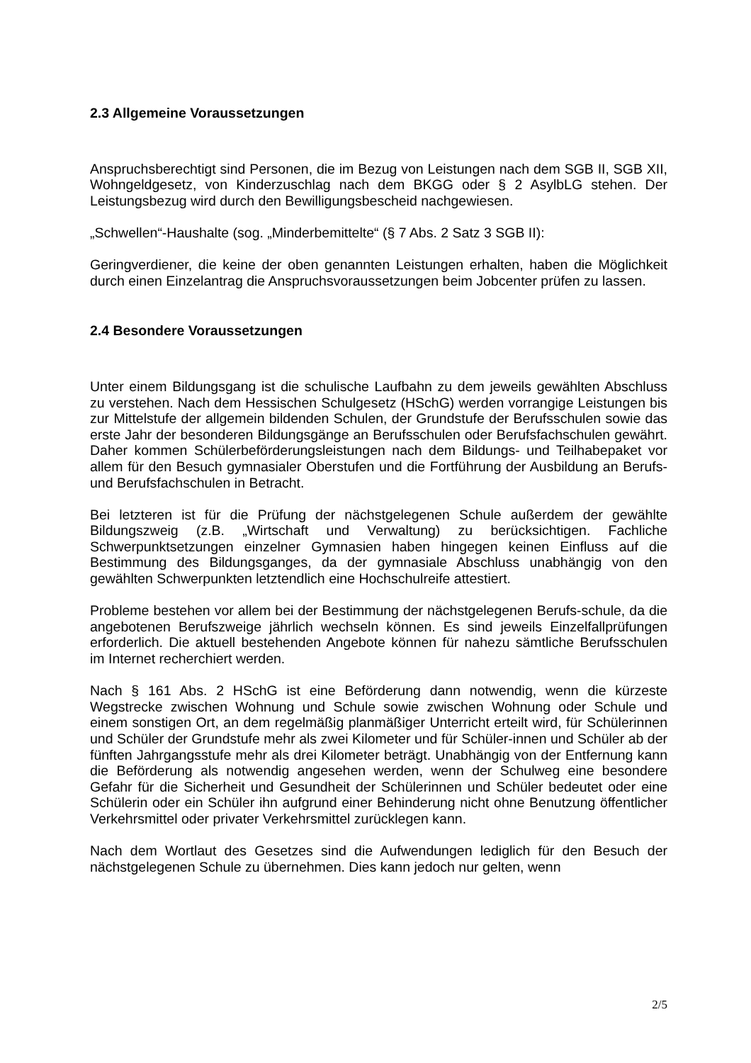2.3 Allgemeine Voraussetzungen
Anspruchsberechtigt sind Personen, die im Bezug von Leistungen nach dem SGB II, SGB XII, Wohngeldgesetz, von Kinderzuschlag nach dem BKGG oder § 2 AsylbLG stehen. Der Leistungsbezug wird durch den Bewilligungsbescheid nachgewiesen.
„Schwellen“-Haushalte (sog. „Minderbemittelte“ (§ 7 Abs. 2 Satz 3 SGB II):
Geringverdiener, die keine der oben genannten Leistungen erhalten, haben die Möglichkeit durch einen Einzelantrag die Anspruchsvoraussetzungen beim Jobcenter prüfen zu lassen.
2.4 Besondere Voraussetzungen
Unter einem Bildungsgang ist die schulische Laufbahn zu dem jeweils gewählten Abschluss zu verstehen. Nach dem Hessischen Schulgesetz (HSchG) werden vorrangige Leistungen bis zur Mittelstufe der allgemein bildenden Schulen, der Grundstufe der Berufsschulen sowie das erste Jahr der besonderen Bildungsgänge an Berufsschulen oder Berufsfachschulen gewährt. Daher kommen Schülerbeförderungsleistungen nach dem Bildungs- und Teilhabepaket vor allem für den Besuch gymnasialer Oberstufen und die Fortführung der Ausbildung an Berufs- und Berufsfachschulen in Betracht.
Bei letzteren ist für die Prüfung der nächstgelegenen Schule außerdem der gewählte Bildungszweig (z.B. „Wirtschaft und Verwaltung) zu berücksichtigen. Fachliche Schwerpunktsetzungen einzelner Gymnasien haben hingegen keinen Einfluss auf die Bestimmung des Bildungsganges, da der gymnasiale Abschluss unabhängig von den gewählten Schwerpunkten letztendlich eine Hochschulreife attestiert.
Probleme bestehen vor allem bei der Bestimmung der nächstgelegenen Berufs-schule, da die angebotenen Berufszweige jährlich wechseln können. Es sind jeweils Einzelfallprüfungen erforderlich. Die aktuell bestehenden Angebote können für nahezu sämtliche Berufsschulen im Internet recherchiert werden.
Nach § 161 Abs. 2 HSchG ist eine Beförderung dann notwendig, wenn die kürzeste Wegstrecke zwischen Wohnung und Schule sowie zwischen Wohnung oder Schule und einem sonstigen Ort, an dem regelmäßig planmäßiger Unterricht erteilt wird, für Schülerinnen und Schüler der Grundstufe mehr als zwei Kilometer und für Schüler-innen und Schüler ab der fünften Jahrgangsstufe mehr als drei Kilometer beträgt. Unabhängig von der Entfernung kann die Beförderung als notwendig angesehen werden, wenn der Schulweg eine besondere Gefahr für die Sicherheit und Gesundheit der Schülerinnen und Schüler bedeutet oder eine Schülerin oder ein Schüler ihn aufgrund einer Behinderung nicht ohne Benutzung öffentlicher Verkehrsmittel oder privater Verkehrsmittel zurücklegen kann.
Nach dem Wortlaut des Gesetzes sind die Aufwendungen lediglich für den Besuch der nächstgelegenen Schule zu übernehmen. Dies kann jedoch nur gelten, wenn
2/5